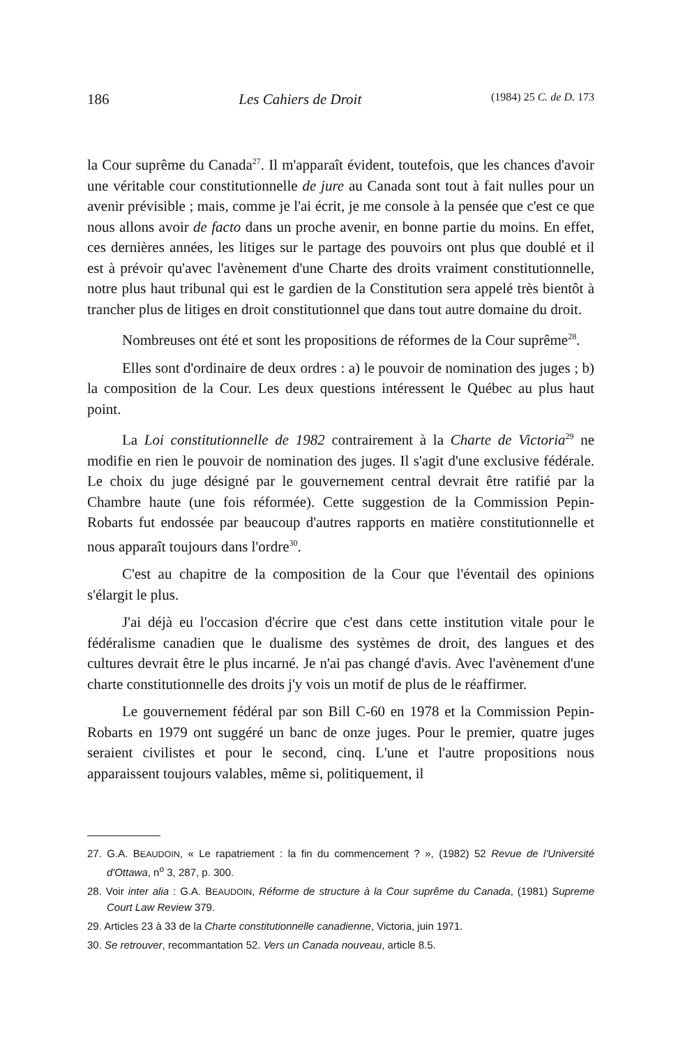186 Les Cahiers de Droit (1984) 25 C. de D. 173
la Cour suprême du Canada<sup>27</sup>. Il m'apparaît évident, toutefois, que les chances d'avoir une véritable cour constitutionnelle de jure au Canada sont tout à fait nulles pour un avenir prévisible ; mais, comme je l'ai écrit, je me console à la pensée que c'est ce que nous allons avoir de facto dans un proche avenir, en bonne partie du moins. En effet, ces dernières années, les litiges sur le partage des pouvoirs ont plus que doublé et il est à prévoir qu'avec l'avènement d'une Charte des droits vraiment constitutionnelle, notre plus haut tribunal qui est le gardien de la Constitution sera appelé très bientôt à trancher plus de litiges en droit constitutionnel que dans tout autre domaine du droit.
Nombreuses ont été et sont les propositions de réformes de la Cour suprême<sup>28</sup>.
Elles sont d'ordinaire de deux ordres : a) le pouvoir de nomination des juges ; b) la composition de la Cour. Les deux questions intéressent le Québec au plus haut point.
La Loi constitutionnelle de 1982 contrairement à la Charte de Victoria<sup>29</sup> ne modifie en rien le pouvoir de nomination des juges. Il s'agit d'une exclusive fédérale. Le choix du juge désigné par le gouvernement central devrait être ratifié par la Chambre haute (une fois réformée). Cette suggestion de la Commission Pepin-Robarts fut endossée par beaucoup d'autres rapports en matière constitutionnelle et nous apparaît toujours dans l'ordre<sup>30</sup>.
C'est au chapitre de la composition de la Cour que l'éventail des opinions s'élargit le plus.
J'ai déjà eu l'occasion d'écrire que c'est dans cette institution vitale pour le fédéralisme canadien que le dualisme des systèmes de droit, des langues et des cultures devrait être le plus incarné. Je n'ai pas changé d'avis. Avec l'avènement d'une charte constitutionnelle des droits j'y vois un motif de plus de le réaffirmer.
Le gouvernement fédéral par son Bill C-60 en 1978 et la Commission Pepin-Robarts en 1979 ont suggéré un banc de onze juges. Pour le premier, quatre juges seraient civilistes et pour le second, cinq. L'une et l'autre propositions nous apparaissent toujours valables, même si, politiquement, il
27. G.A. BEAUDOIN, « Le rapatriement : la fin du commencement ? », (1982) 52 Revue de l'Université d'Ottawa, n<sup>o</sup> 3, 287, p. 300.
28. Voir inter alia : G.A. BEAUDOIN, Réforme de structure à la Cour suprême du Canada, (1981) Supreme Court Law Review 379.
29. Articles 23 à 33 de la Charte constitutionnelle canadienne, Victoria, juin 1971.
30. Se retrouver, recommantation 52. Vers un Canada nouveau, article 8.5.